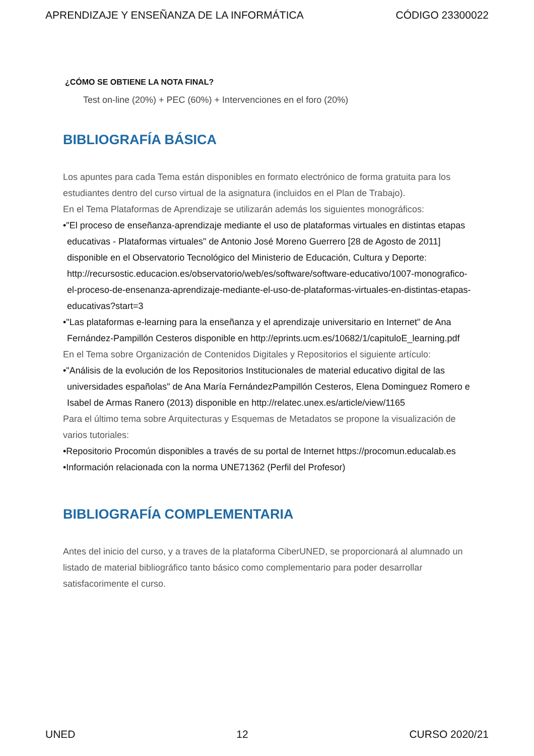APRENDIZAJE Y ENSEÑANZA DE LA INFORMÁTICA CÓDIGO 23300022
¿CÓMO SE OBTIENE LA NOTA FINAL?
Test on-line (20%) + PEC (60%) + Intervenciones en el foro (20%)
BIBLIOGRAFÍA BÁSICA
Los apuntes para cada Tema están disponibles en formato electrónico de forma gratuita para los estudiantes dentro del curso virtual de la asignatura (incluidos en el Plan de Trabajo).
En el Tema Plataformas de Aprendizaje se utilizarán además los siguientes monográficos:
•"El proceso de enseñanza-aprendizaje mediante el uso de plataformas virtuales en distintas etapas educativas - Plataformas virtuales" de Antonio José Moreno Guerrero [28 de Agosto de 2011] disponible en el Observatorio Tecnológico del Ministerio de Educación, Cultura y Deporte: http://recursostic.educacion.es/observatorio/web/es/software/software-educativo/1007-monografico-el-proceso-de-ensenanza-aprendizaje-mediante-el-uso-de-plataformas-virtuales-en-distintas-etapas-educativas?start=3
•"Las plataformas e-learning para la enseñanza y el aprendizaje universitario en Internet" de Ana Fernández-Pampillón Cesteros disponible en http://eprints.ucm.es/10682/1/capituloE_learning.pdf
En el Tema sobre Organización de Contenidos Digitales y Repositorios el siguiente artículo:
•"Análisis de la evolución de los Repositorios Institucionales de material educativo digital de las universidades españolas" de Ana María FernándezPampillón Cesteros, Elena Dominguez Romero e Isabel de Armas Ranero (2013) disponible en http://relatec.unex.es/article/view/1165
Para el último tema sobre Arquitecturas y Esquemas de Metadatos se propone la visualización de varios tutoriales:
•Repositorio Procomún disponibles a través de su portal de Internet https://procomun.educalab.es
•Información relacionada con la norma UNE71362 (Perfil del Profesor)
BIBLIOGRAFÍA COMPLEMENTARIA
Antes del inicio del curso, y a traves de la plataforma CiberUNED, se proporcionará al alumnado un listado de material bibliográfico tanto básico como complementario para poder desarrollar satisfacorimente el curso.
UNED 12 CURSO 2020/21